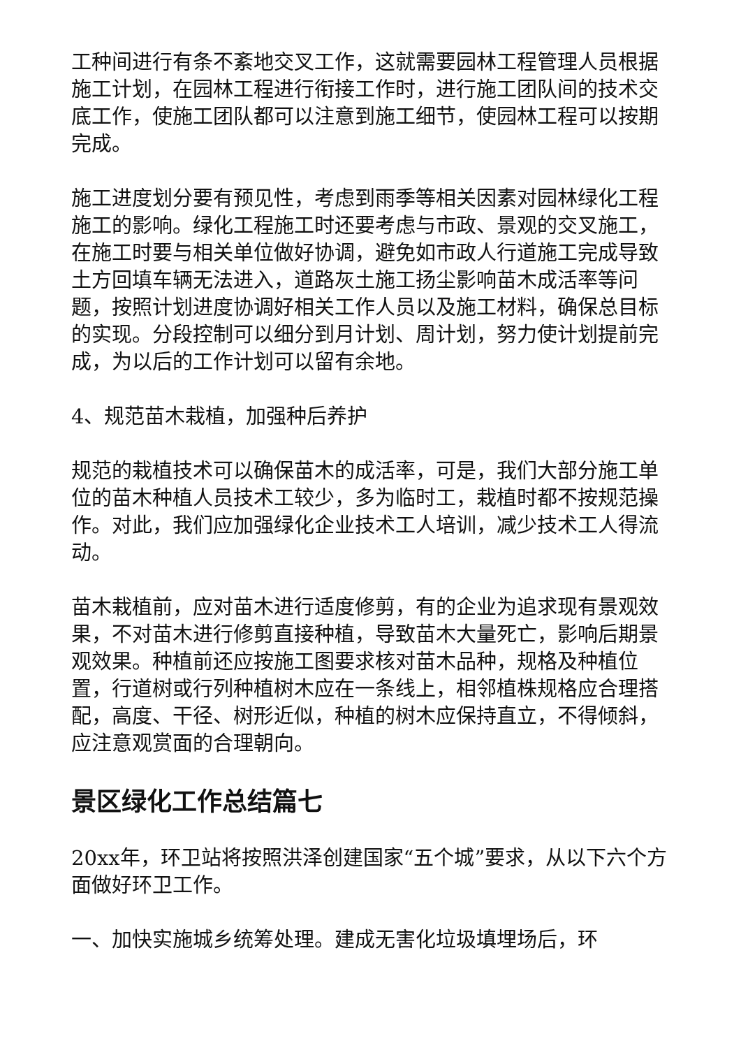工种间进行有条不紊地交叉工作，这就需要园林工程管理人员根据施工计划，在园林工程进行衔接工作时，进行施工团队间的技术交底工作，使施工团队都可以注意到施工细节，使园林工程可以按期完成。
施工进度划分要有预见性，考虑到雨季等相关因素对园林绿化工程施工的影响。绿化工程施工时还要考虑与市政、景观的交叉施工，在施工时要与相关单位做好协调，避免如市政人行道施工完成导致土方回填车辆无法进入，道路灰土施工扬尘影响苗木成活率等问题，按照计划进度协调好相关工作人员以及施工材料，确保总目标的实现。分段控制可以细分到月计划、周计划，努力使计划提前完成，为以后的工作计划可以留有余地。
4、规范苗木栽植，加强种后养护
规范的栽植技术可以确保苗木的成活率，可是，我们大部分施工单位的苗木种植人员技术工较少，多为临时工，栽植时都不按规范操作。对此，我们应加强绿化企业技术工人培训，减少技术工人得流动。
苗木栽植前，应对苗木进行适度修剪，有的企业为追求现有景观效果，不对苗木进行修剪直接种植，导致苗木大量死亡，影响后期景观效果。种植前还应按施工图要求核对苗木品种，规格及种植位置，行道树或行列种植树木应在一条线上，相邻植株规格应合理搭配，高度、干径、树形近似，种植的树木应保持直立，不得倾斜，应注意观赏面的合理朝向。
景区绿化工作总结篇七
20xx年，环卫站将按照洪泽创建国家“五个城”要求，从以下六个方面做好环卫工作。
一、加快实施城乡统筹处理。建成无害化垃圾填埋场后，环